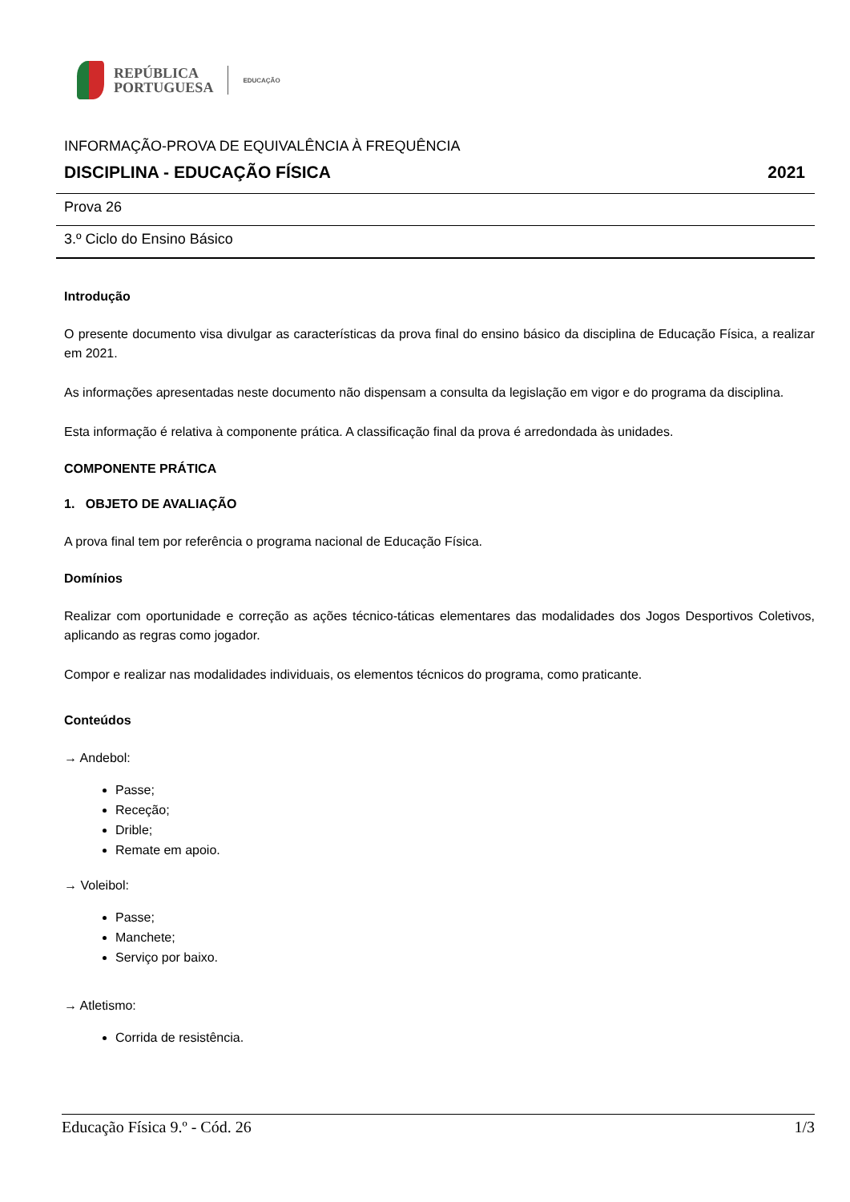REPÚBLICA
PORTUGUESA
EDUCAÇÃO
INFORMAÇÃO-PROVA DE EQUIVALÊNCIA À FREQUÊNCIA
DISCIPLINA - EDUCAÇÃO FÍSICA 2021
Prova 26
3.º Ciclo do Ensino Básico
Introdução
O presente documento visa divulgar as características da prova final do ensino básico da disciplina de Educação Física, a realizar em 2021.
As informações apresentadas neste documento não dispensam a consulta da legislação em vigor e do programa da disciplina.
Esta informação é relativa à componente prática. A classificação final da prova é arredondada às unidades.
COMPONENTE PRÁTICA
1. OBJETO DE AVALIAÇÃO
A prova final tem por referência o programa nacional de Educação Física.
Domínios
Realizar com oportunidade e correção as ações técnico-táticas elementares das modalidades dos Jogos Desportivos Coletivos, aplicando as regras como jogador.
Compor e realizar nas modalidades individuais, os elementos técnicos do programa, como praticante.
Conteúdos
→ Andebol:
Passe;
Receção;
Drible;
Remate em apoio.
→ Voleibol:
Passe;
Manchete;
Serviço por baixo.
→ Atletismo:
Corrida de resistência.
Educação Física 9.º - Cód. 26 1/3